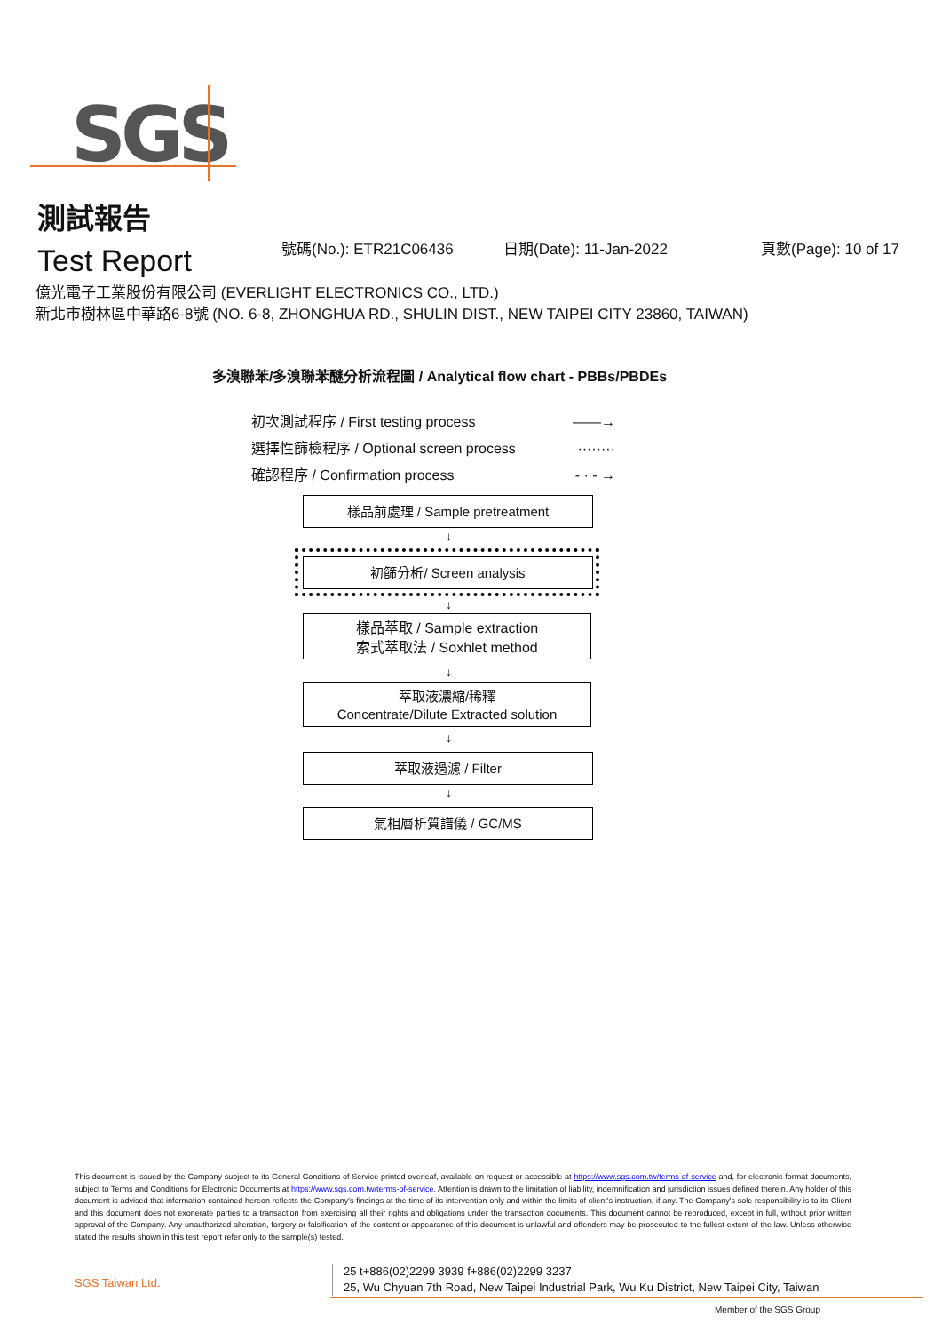SGS
測試報告
Test Report
號碼(No.): ETR21C06436
日期(Date): 11-Jan-2022
頁數(Page): 10 of 17
億光電子工業股份有限公司 (EVERLIGHT ELECTRONICS CO., LTD.)
新北市樹林區中華路6-8號 (NO. 6-8, ZHONGHUA RD., SHULIN DIST., NEW TAIPEI CITY 23860, TAIWAN)
多溴聯苯/多溴聯苯醚分析流程圖 / Analytical flow chart - PBBs/PBDEs
初次測試程序 / First testing process ——→
選擇性篩檢程序 / Optional screen process ········
確認程序 / Confirmation process - · - →
樣品前處理 / Sample pretreatment
↓
初篩分析/ Screen analysis
↓
樣品萃取 / Sample extraction
索式萃取法 / Soxhlet method
↓
萃取液濃縮/稀釋
Concentrate/Dilute Extracted solution
↓
萃取液過濾 / Filter
↓
氣相層析質譜儀 / GC/MS
This document is issued by the Company subject to its General Conditions of Service printed overleaf, available on request or accessible at https://www.sgs.com.tw/terms-of-service and, for electronic format documents, subject to Terms and Conditions for Electronic Documents at https://www.sgs.com.tw/terms-of-service. Attention is drawn to the limitation of liability, indemnification and jurisdiction issues defined therein. Any holder of this document is advised that information contained hereon reflects the Company's findings at the time of its intervention only and within the limits of client's instruction, if any. The Company's sole responsibility is to its Client and this document does not exonerate parties to a transaction from exercising all their rights and obligations under the transaction documents. This document cannot be reproduced, except in full, without prior written approval of the Company. Any unauthorized alteration, forgery or falsification of the content or appearance of this document is unlawful and offenders may be prosecuted to the fullest extent of the law. Unless otherwise stated the results shown in this test report refer only to the sample(s) tested.
SGS Taiwan Ltd.
25 t+886(02)2299 3939 f+886(02)2299 3237
25, Wu Chyuan 7th Road, New Taipei Industrial Park, Wu Ku District, New Taipei City, Taiwan
Member of the SGS Group